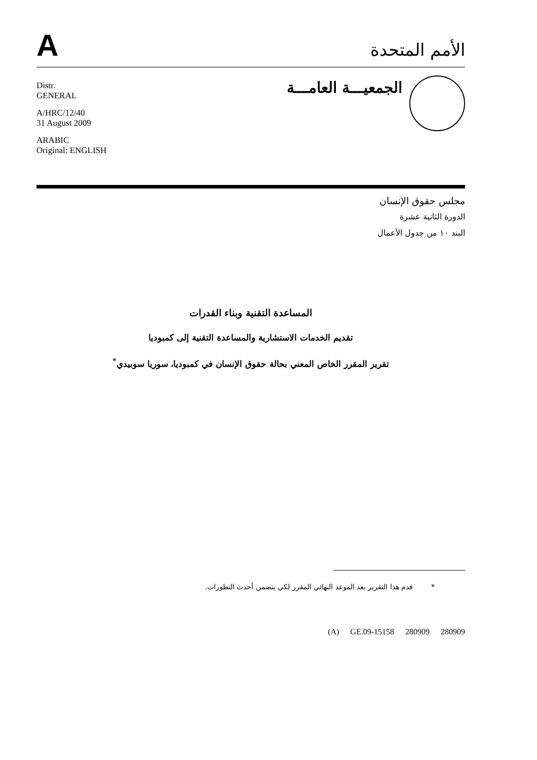A
الأمم المتحدة
Distr.
GENERAL
A/HRC/12/40
31 August 2009
ARABIC
Original: ENGLISH
الجمعيـــة العامـــة
مجلس حقوق الإنسان
الدورة الثانية عشرة
البند ١٠ من جدول الأعمال
المساعدة التقنية وبناء القدرات
تقديم الخدمات الاستشارية والمساعدة التقنية إلى كمبوديا
تقرير المقرر الخاص المعني بحالة حقوق الإنسان في كمبوديا، سوريا سوبيدي<sup>*</sup>
* قدم هذا التقرير بعد الموعد النهائي المقرر لكي يتضمن أحدث التطورات.
(A) GE.09-15158 280909 280909